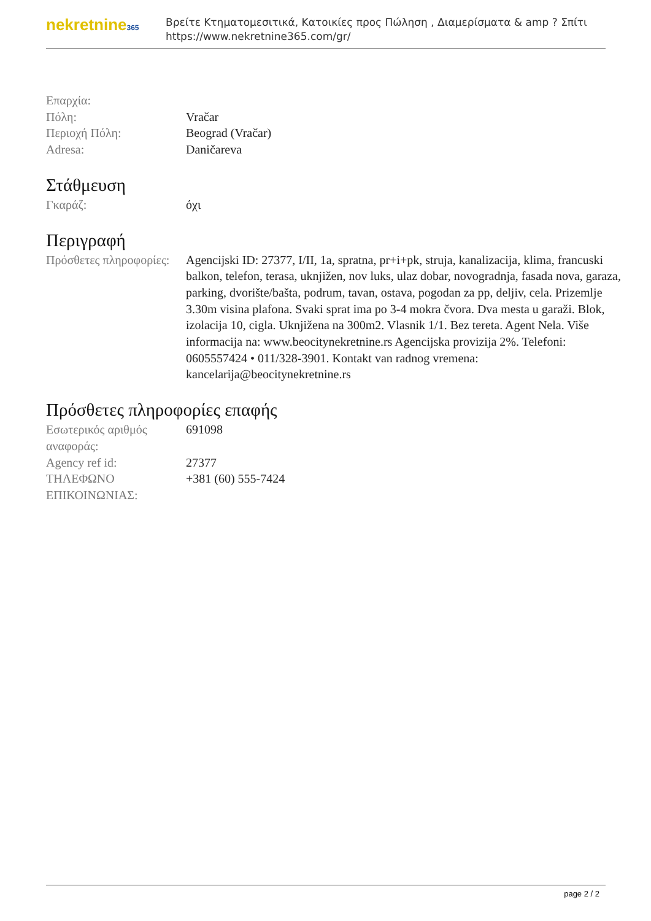nekretnine365
Βρείτε Κτηματομεσιτικά, Κατοικίες προς Πώληση , Διαμερίσματα & amp ? Σπίτι
https://www.nekretnine365.com/gr/
| Επαρχία: | |
| Πόλη: | Vračar |
| Περιοχή Πόλη: | Beograd (Vračar) |
| Adresa: | Daničareva |
Στάθμευση
| Γκαράζ: | όχι |
Περιγραφή
| Πρόσθετες πληροφορίες: | Agencijski ID: 27377, I/II, 1a, spratna, pr+i+pk, struja, kanalizacija, klima, francuski balkon, telefon, terasa, uknjižen, nov luks, ulaz dobar, novogradnja, fasada nova, garaza, parking, dvorište/bašta, podrum, tavan, ostava, pogodan za pp, deljiv, cela. Prizemlje 3.30m visina plafona. Svaki sprat ima po 3-4 mokra čvora. Dva mesta u garaži. Blok, izolacija 10, cigla. Uknjižena na 300m2. Vlasnik 1/1. Bez tereta. Agent Nela. Više informacija na: www.beocitynekretnine.rs Agencijska provizija 2%. Telefoni: 0605557424 • 011/328-3901. Kontakt van radnog vremena: kancelarija@beocitynekretnine.rs |
Πρόσθετες πληροφορίες επαφής
| Εσωτερικός αριθμός αναφοράς: | 691098 |
| Agency ref id: | 27377 |
| ΤΗΛΕΦΩΝΟ ΕΠΙΚΟΙΝΩΝΙΑΣ: | +381 (60) 555-7424 |
page 2 / 2